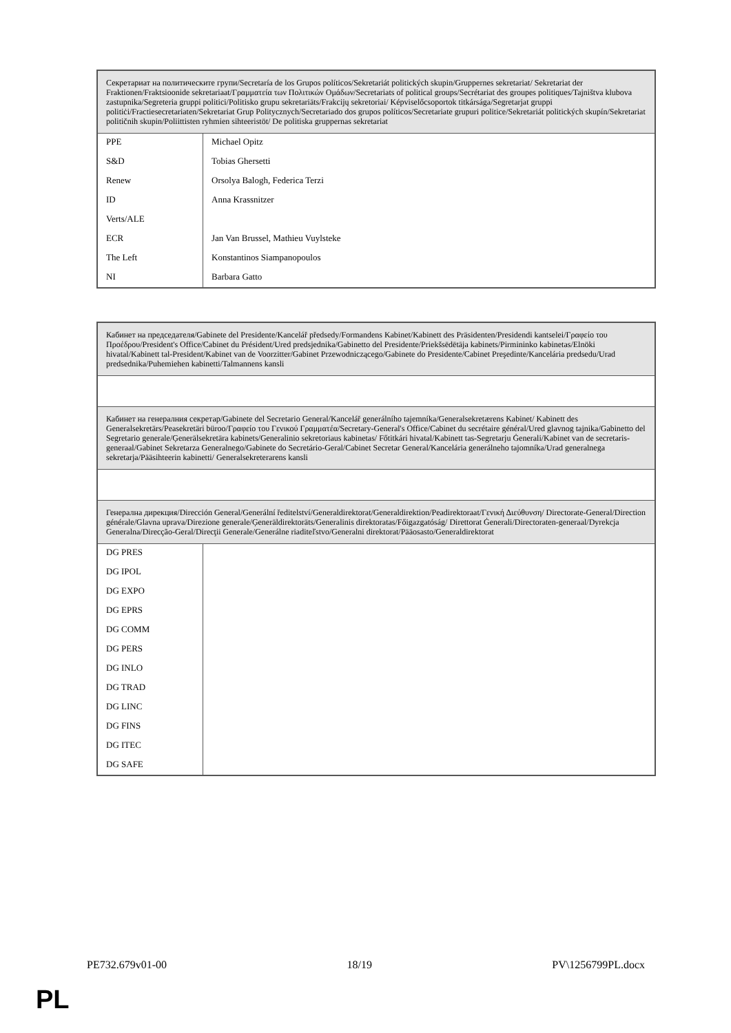| Секретариат на политическите групи/Secretaría de los Grupos políticos/Sekretariát politických skupin/Gruppernes sekretariat/ Sekretariat der Fraktionen/Fraktsioonide sekretariaat/Γραμματεία των Πολιτικών Ομάδων/Secretariats of political groups/Secrétariat des groupes politiques/Tajništva klubova zastupnika/Segreteria gruppi politici/Politisko grupu sekretariāts/Frakcijų sekretoriai/ Képviselőcsoportok titkársága/Segretarjat gruppi politiċi/Fractiesecretariaten/Sekretariat Grup Politycznych/Secretariado dos grupos políticos/Secretariate grupuri politice/Sekretariát politických skupín/Sekretariat političnih skupin/Poliittisten ryhmien sihteeristöt/ De politiska gruppernas sekretariat | |
| PPE S&D Renew ID Verts/ALE ECR The Left NI | Michael Opitz Tobias Ghersetti Orsolya Balogh, Federica Terzi Anna Krassnitzer Jan Van Brussel, Mathieu Vuylsteke Konstantinos Siampanopoulos Barbara Gatto |
| Кабинет на председателя/Gabinete del Presidente/Kancelář předsedy/Formandens Kabinet/Kabinett des Präsidenten/Presidendi kantselei/Γραφείο του Προέδρου/President's Office/Cabinet du Président/Ured predsjednika/Gabinetto del Presidente/Priekšsēdētāja kabinets/Pirmininko kabinetas/Elnöki hivatal/Kabinett tal-President/Kabinet van de Voorzitter/Gabinet Przewodniczącego/Gabinete do Presidente/Cabinet Preşedinte/Kancelária predsedu/Urad predsednika/Puhemiehen kabinetti/Talmannens kansli | |
| Кабинет на генералния секретар/Gabinete del Secretario General/Kancelář generálního tajemníka/Generalsekretærens Kabinet/ Kabinett des Generalsekretärs/Peasekretäri büroo/Γραφείο του Γενικού Γραμματέα/Secretary-General's Office/Cabinet du secrétaire général/Ured glavnog tajnika/Gabinetto del Segretario generale/Ģenerālsekretāra kabinets/Generalinio sekretoriaus kabinetas/ Főtitkári hivatal/Kabinett tas-Segretarju Ġenerali/Kabinet van de secretaris-generaal/Gabinet Sekretarza Generalnego/Gabinete do Secretário-Geral/Cabinet Secretar General/Kancelária generálneho tajomníka/Urad generalnega sekretarja/Pääsihteerin kabinetti/ Generalsekreterarens kansli | |
| Генерална дирекция/Dirección General/Generální ředitelství/Generaldirektorat/Generaldirektion/Peadirektoraat/Γενική Διεύθυνση/ Directorate-General/Direction générale/Glavna uprava/Direzione generale/Ģenerāldirektorāts/Generalinis direktoratas/Főigazgatóság/ Direttorat Ġenerali/Directoraten-generaal/Dyrekcja Generalna/Direcção-Geral/Direcţii Generale/Generálne riaditeľstvo/Generalni direktorat/Pääosasto/Generaldirektorat | |
| DG PRES DG IPOL DG EXPO DG EPRS DG COMM DG PERS DG INLO DG TRAD DG LINC DG FINS DG ITEC DG SAFE | |
PE732.679v01-00 18/19 PV\1256799PL.docx
PL